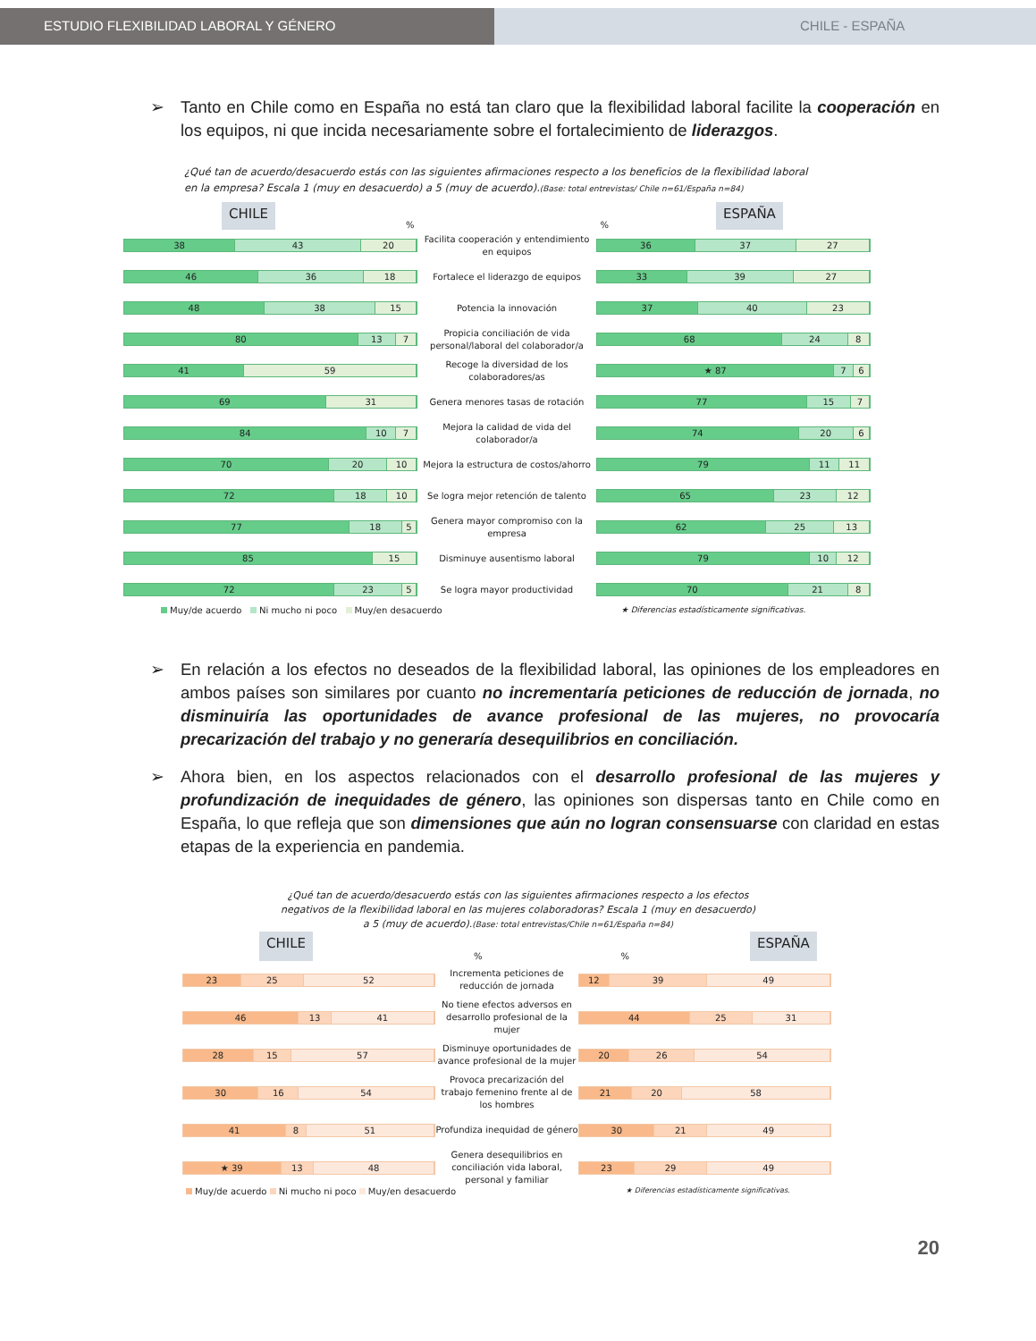ESTUDIO FLEXIBILIDAD LABORAL Y GÉNERO CHILE - ESPAÑA
➢ Tanto en Chile como en España no está tan claro que la flexibilidad laboral facilite la cooperación en los equipos, ni que incida necesariamente sobre el fortalecimiento de liderazgos.
¿Qué tan de acuerdo/desacuerdo estás con las siguientes afirmaciones respecto a los beneficios de la flexibilidad laboral en la empresa? Escala 1 (muy en desacuerdo) a 5 (muy de acuerdo).(Base: total entrevistas/ Chile n=61/España n=84)
CHILE%% ESPAÑA
38 43 20
Facilita cooperación y entendimiento en equipos
36 37 27
46 36 18
Fortalece el liderazgo de equipos
33 39 27
48 38 15
Potencia la innovación
37 40 23
80 13 7
Propicia conciliación de vida personal/laboral del colaborador/a
68 24 8
41 59
Recoge la diversidad de los colaboradores/as
★ 87 7 6
69 31
Genera menores tasas de rotación
77 15 7
84 10 7
Mejora la calidad de vida del colaborador/a
74 20 6
70 20 10
Mejora la estructura de costos/ahorro
79 11 11
72 18 10
Se logra mejor retención de talento
65 23 12
77 18 5
Genera mayor compromiso con la empresa
62 25 13
85 15
Disminuye ausentismo laboral
79 10 12
72 23 5
Se logra mayor productividad
70 21 8
Muy/de acuerdo Ni mucho ni poco Muy/en desacuerdo ★ Diferencias estadísticamente significativas.
➢ En relación a los efectos no deseados de la flexibilidad laboral, las opiniones de los empleadores en ambos países son similares por cuanto no incrementaría peticiones de reducción de jornada, no disminuiría las oportunidades de avance profesional de las mujeres, no provocaría precarización del trabajo y no generaría desequilibrios en conciliación.
➢ Ahora bien, en los aspectos relacionados con el desarrollo profesional de las mujeres y profundización de inequidades de género, las opiniones son dispersas tanto en Chile como en España, lo que refleja que son dimensiones que aún no logran consensuarse con claridad en estas etapas de la experiencia en pandemia.
¿Qué tan de acuerdo/desacuerdo estás con las siguientes afirmaciones respecto a los efectos negativos de la flexibilidad laboral en las mujeres colaboradoras? Escala 1 (muy en desacuerdo) a 5 (muy de acuerdo).(Base: total entrevistas/Chile n=61/España n=84)
CHILE%% ESPAÑA
23 25 52
Incrementa peticiones de reducción de jornada
12 39 49
46 13 41
No tiene efectos adversos en desarrollo profesional de la mujer
44 25 31
28 15 57
Disminuye oportunidades de avance profesional de la mujer
20 26 54
30 16 54
Provoca precarización del trabajo femenino frente al de los hombres
21 20 58
41 8 51
Profundiza inequidad de género
30 21 49
★ 39 13 48
Genera desequilibrios en conciliación vida laboral, personal y familiar
23 29 49
Muy/de acuerdo Ni mucho ni poco Muy/en desacuerdo ★ Diferencias estadísticamente significativas.
20